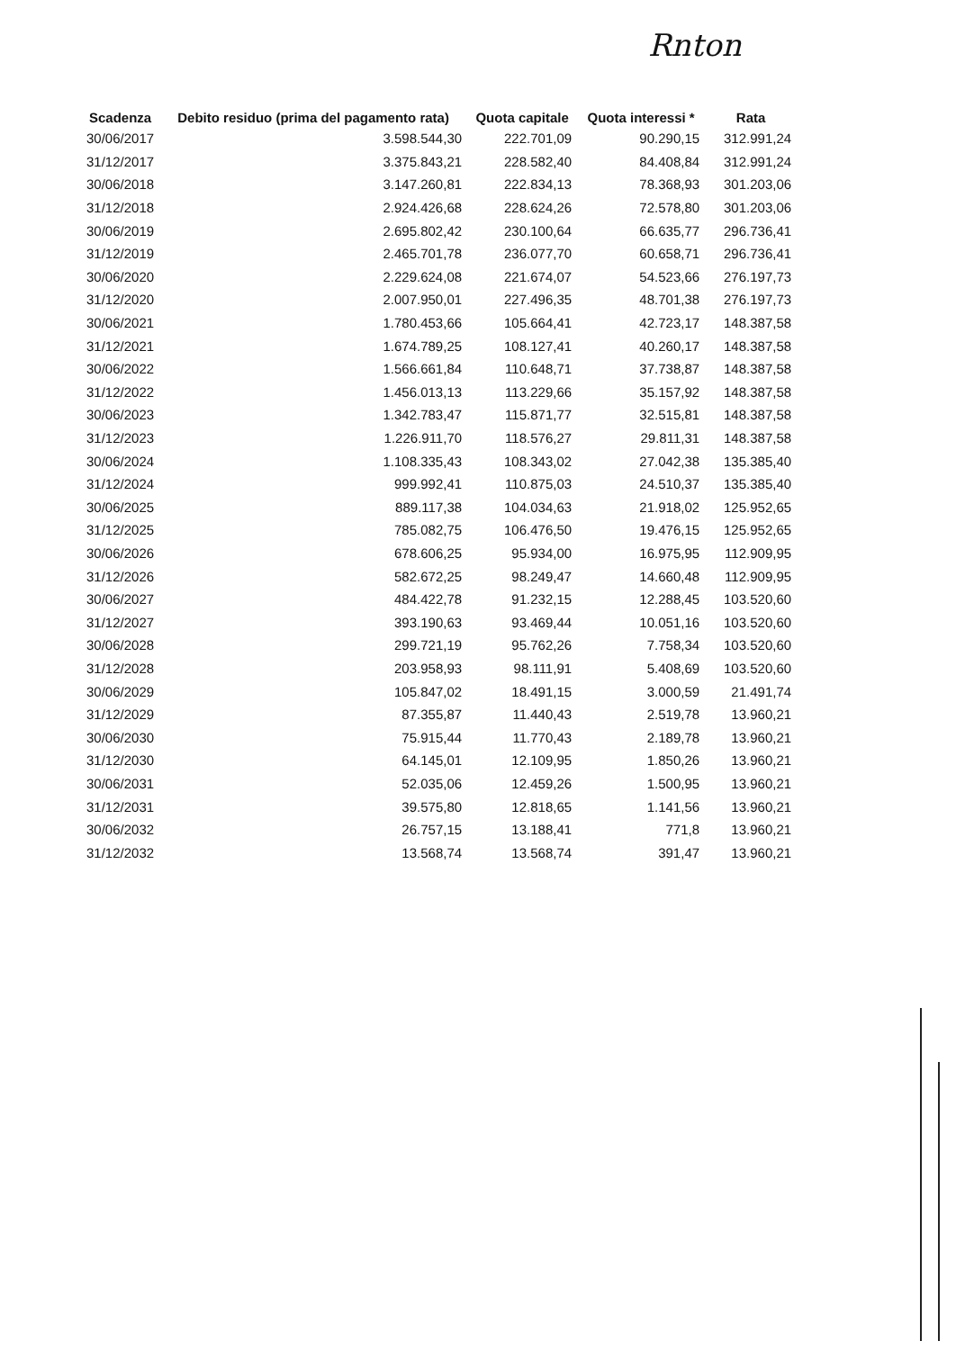Rnton
| Scadenza | Debito residuo (prima del pagamento rata) | Quota capitale | Quota interessi * | Rata |
| --- | --- | --- | --- | --- |
| 30/06/2017 | 3.598.544,30 | 222.701,09 | 90.290,15 | 312.991,24 |
| 31/12/2017 | 3.375.843,21 | 228.582,40 | 84.408,84 | 312.991,24 |
| 30/06/2018 | 3.147.260,81 | 222.834,13 | 78.368,93 | 301.203,06 |
| 31/12/2018 | 2.924.426,68 | 228.624,26 | 72.578,80 | 301.203,06 |
| 30/06/2019 | 2.695.802,42 | 230.100,64 | 66.635,77 | 296.736,41 |
| 31/12/2019 | 2.465.701,78 | 236.077,70 | 60.658,71 | 296.736,41 |
| 30/06/2020 | 2.229.624,08 | 221.674,07 | 54.523,66 | 276.197,73 |
| 31/12/2020 | 2.007.950,01 | 227.496,35 | 48.701,38 | 276.197,73 |
| 30/06/2021 | 1.780.453,66 | 105.664,41 | 42.723,17 | 148.387,58 |
| 31/12/2021 | 1.674.789,25 | 108.127,41 | 40.260,17 | 148.387,58 |
| 30/06/2022 | 1.566.661,84 | 110.648,71 | 37.738,87 | 148.387,58 |
| 31/12/2022 | 1.456.013,13 | 113.229,66 | 35.157,92 | 148.387,58 |
| 30/06/2023 | 1.342.783,47 | 115.871,77 | 32.515,81 | 148.387,58 |
| 31/12/2023 | 1.226.911,70 | 118.576,27 | 29.811,31 | 148.387,58 |
| 30/06/2024 | 1.108.335,43 | 108.343,02 | 27.042,38 | 135.385,40 |
| 31/12/2024 | 999.992,41 | 110.875,03 | 24.510,37 | 135.385,40 |
| 30/06/2025 | 889.117,38 | 104.034,63 | 21.918,02 | 125.952,65 |
| 31/12/2025 | 785.082,75 | 106.476,50 | 19.476,15 | 125.952,65 |
| 30/06/2026 | 678.606,25 | 95.934,00 | 16.975,95 | 112.909,95 |
| 31/12/2026 | 582.672,25 | 98.249,47 | 14.660,48 | 112.909,95 |
| 30/06/2027 | 484.422,78 | 91.232,15 | 12.288,45 | 103.520,60 |
| 31/12/2027 | 393.190,63 | 93.469,44 | 10.051,16 | 103.520,60 |
| 30/06/2028 | 299.721,19 | 95.762,26 | 7.758,34 | 103.520,60 |
| 31/12/2028 | 203.958,93 | 98.111,91 | 5.408,69 | 103.520,60 |
| 30/06/2029 | 105.847,02 | 18.491,15 | 3.000,59 | 21.491,74 |
| 31/12/2029 | 87.355,87 | 11.440,43 | 2.519,78 | 13.960,21 |
| 30/06/2030 | 75.915,44 | 11.770,43 | 2.189,78 | 13.960,21 |
| 31/12/2030 | 64.145,01 | 12.109,95 | 1.850,26 | 13.960,21 |
| 30/06/2031 | 52.035,06 | 12.459,26 | 1.500,95 | 13.960,21 |
| 31/12/2031 | 39.575,80 | 12.818,65 | 1.141,56 | 13.960,21 |
| 30/06/2032 | 26.757,15 | 13.188,41 | 771,8 | 13.960,21 |
| 31/12/2032 | 13.568,74 | 13.568,74 | 391,47 | 13.960,21 |